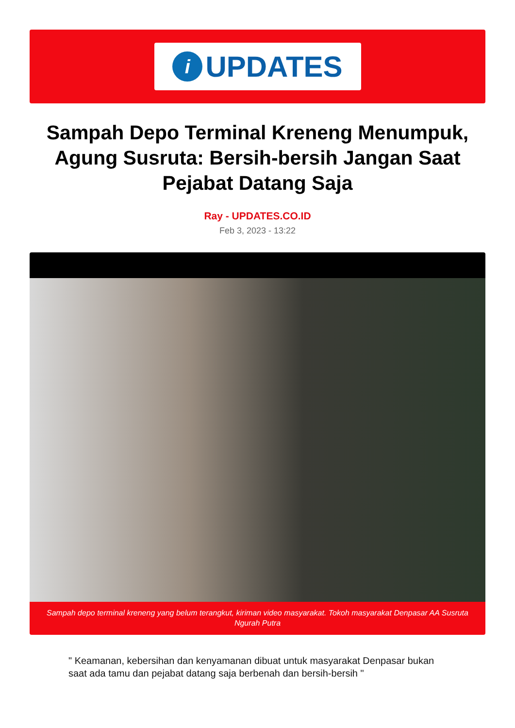i
UPDATES
Sampah Depo Terminal Kreneng Menumpuk, Agung Susruta: Bersih-bersih Jangan Saat Pejabat Datang Saja
Ray - UPDATES.CO.ID
Feb 3, 2023 - 13:22
Sampah depo terminal kreneng yang belum terangkut, kiriman video masyarakat. Tokoh masyarakat Denpasar AA Susruta Ngurah Putra
" Keamanan, kebersihan dan kenyamanan dibuat untuk masyarakat Denpasar bukan saat ada tamu dan pejabat datang saja berbenah dan bersih-bersih "